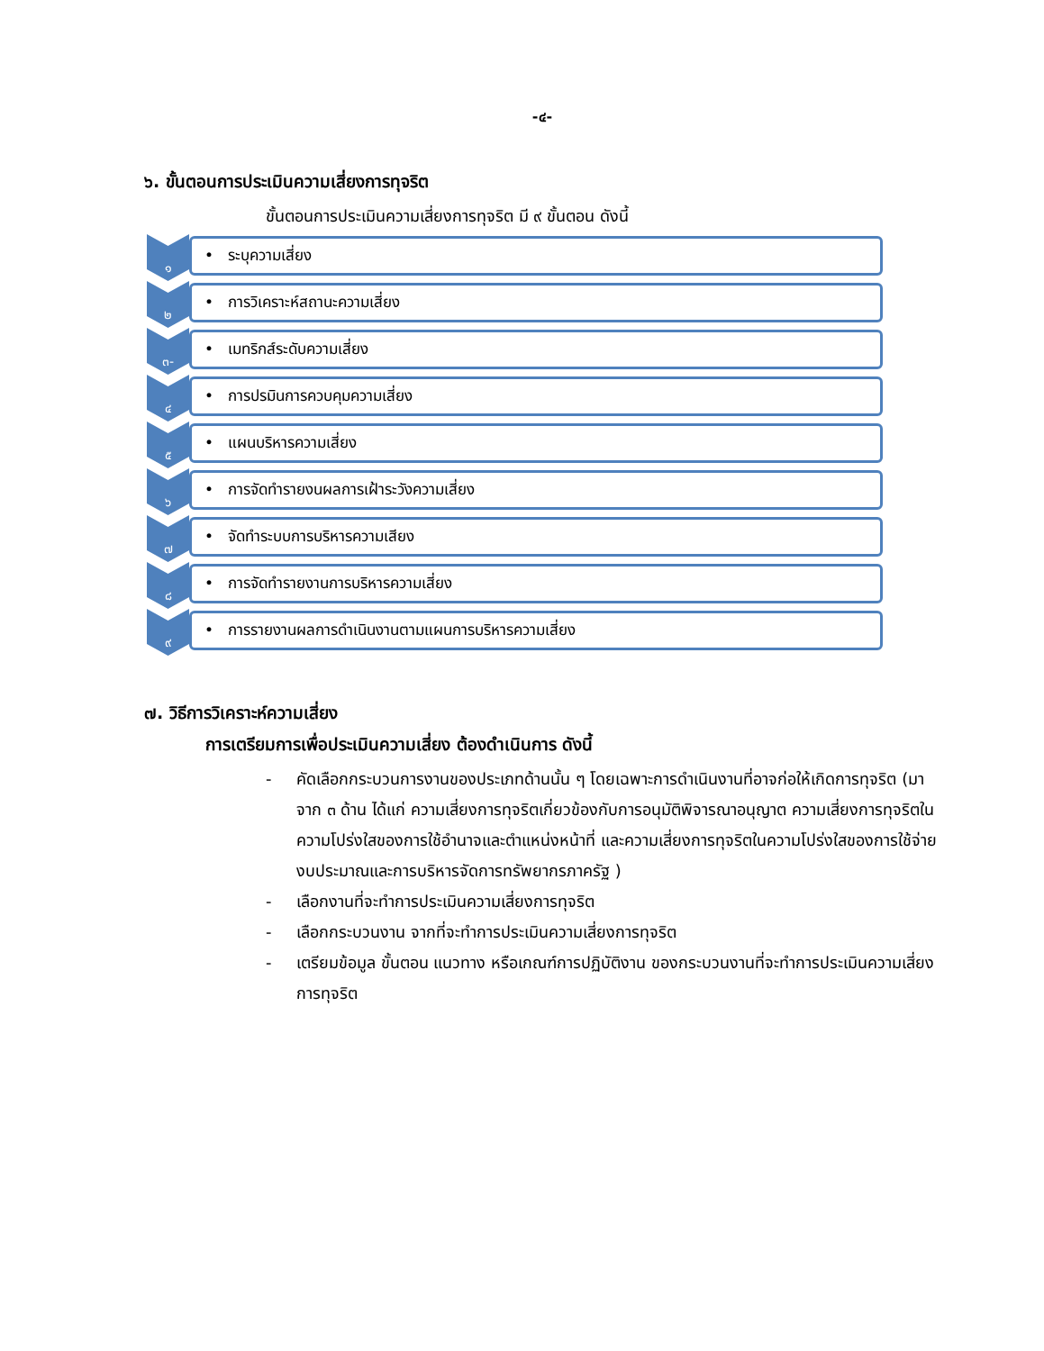-๔-
๖. ขั้นตอนการประเมินความเสี่ยงการทุจริต
ขั้นตอนการประเมินความเสี่ยงการทุจริต มี ๙ ขั้นตอน ดังนี้
๑
• ระบุความเสี่ยง
๒
• การวิเคราะห์สถานะความเสี่ยง
๓-
• เมทริกส์ระดับความเสี่ยง
๔
• การปรมินการควบคุมความเสี่ยง
๕
• แผนบริหารความเสี่ยง
๖
• การจัดทำรายงนผลการเฝ้าระวังความเสี่ยง
๗
• จัดทำระบบการบริหารความเสียง
๘
• การจัดทำรายงานการบริหารความเสี่ยง
๙
• การรายงานผลการดำเนินงานตามแผนการบริหารความเสี่ยง
๗. วิธีการวิเคราะห์ความเสี่ยง
การเตรียมการเพื่อประเมินความเสี่ยง ต้องดำเนินการ ดังนี้
- คัดเลือกกระบวนการงานของประเภทด้านนั้น ๆ โดยเฉพาะการดำเนินงานที่อาจก่อให้เกิดการทุจริต (มาจาก ๓ ด้าน ได้แก่ ความเสี่ยงการทุจริตเกี่ยวข้องกับการอนุมัติพิจารณาอนุญาต ความเสี่ยงการทุจริตในความโปร่งใสของการใช้อำนาจและตำแหน่งหน้าที่ และความเสี่ยงการทุจริตในความโปร่งใสของการใช้จ่ายงบประมาณและการบริหารจัดการทรัพยากรภาครัฐ )
- เลือกงานที่จะทำการประเมินความเสี่ยงการทุจริต
- เลือกกระบวนงาน จากที่จะทำการประเมินความเสี่ยงการทุจริต
- เตรียมข้อมูล ขั้นตอน แนวทาง หรือเกณฑ์การปฏิบัติงาน ของกระบวนงานที่จะทำการประเมินความเสี่ยงการทุจริต